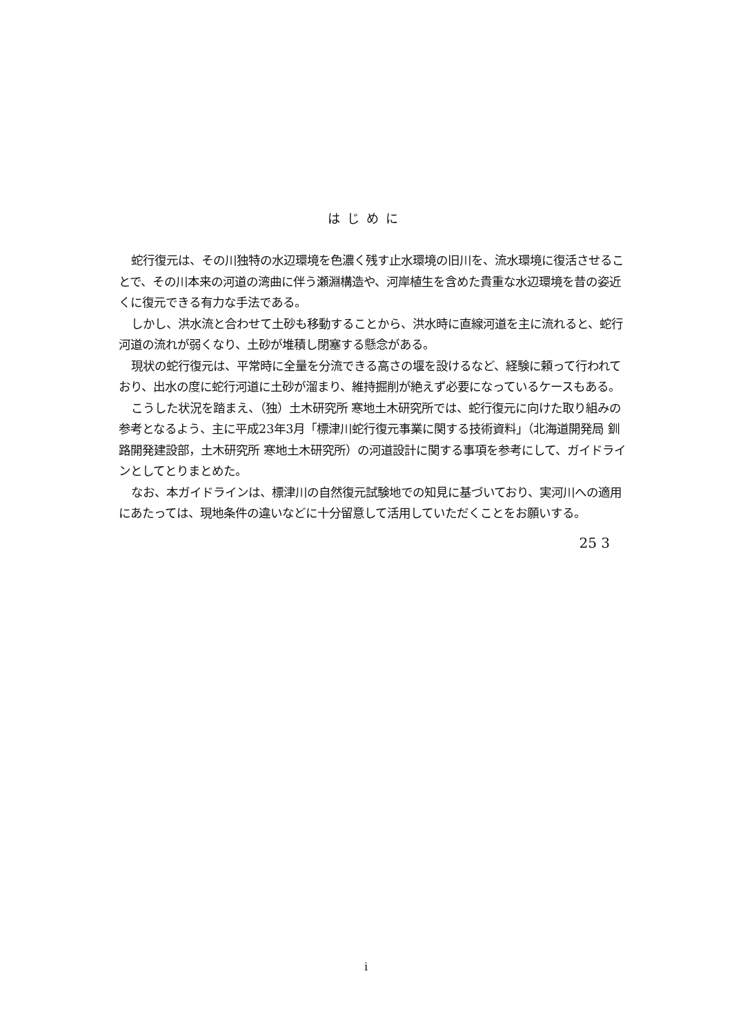はじめに
蛇行復元は、その川独特の水辺環境を色濃く残す止水環境の旧川を、流水環境に復活させることで、その川本来の河道の湾曲に伴う瀬淵構造や、河岸植生を含めた貴重な水辺環境を昔の姿近くに復元できる有力な手法である。
しかし、洪水流と合わせて土砂も移動することから、洪水時に直線河道を主に流れると、蛇行河道の流れが弱くなり、土砂が堆積し閉塞する懸念がある。
現状の蛇行復元は、平常時に全量を分流できる高さの堰を設けるなど、経験に頼って行われており、出水の度に蛇行河道に土砂が溜まり、維持掘削が絶えず必要になっているケースもある。
こうした状況を踏まえ、（独）土木研究所 寒地土木研究所では、蛇行復元に向けた取り組みの参考となるよう、主に平成23年3月「標津川蛇行復元事業に関する技術資料」（北海道開発局 釧路開発建設部，土木研究所 寒地土木研究所）の河道設計に関する事項を参考にして、ガイドラインとしてとりまとめた。
なお、本ガイドラインは、標津川の自然復元試験地での知見に基づいており、実河川への適用にあたっては、現地条件の違いなどに十分留意して活用していただくことをお願いする。
25 3
i